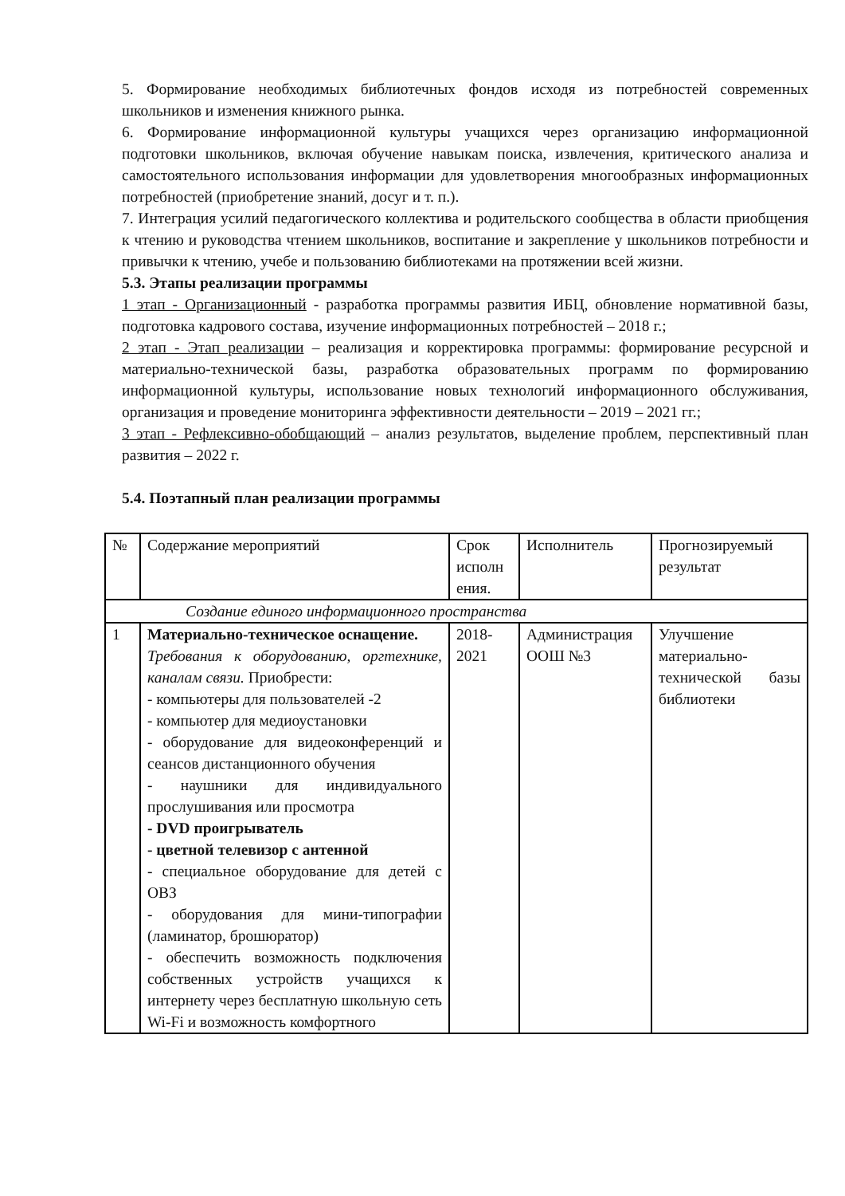5. Формирование необходимых библиотечных фондов исходя из потребностей современных школьников и изменения книжного рынка.
6. Формирование информационной культуры учащихся через организацию информационной подготовки школьников, включая обучение навыкам поиска, извлечения, критического анализа и самостоятельного использования информации для удовлетворения многообразных информационных потребностей (приобретение знаний, досуг и т. п.).
7. Интеграция усилий педагогического коллектива и родительского сообщества в области приобщения к чтению и руководства чтением школьников, воспитание и закрепление у школьников потребности и привычки к чтению, учебе и пользованию библиотеками на протяжении всей жизни.
5.3. Этапы реализации программы
1 этап - Организационный - разработка программы развития ИБЦ, обновление нормативной базы, подготовка кадрового состава, изучение информационных потребностей – 2018 г.;
2 этап - Этап реализации – реализация и корректировка программы: формирование ресурсной и материально-технической базы, разработка образовательных программ по формированию информационной культуры, использование новых технологий информационного обслуживания, организация и проведение мониторинга эффективности деятельности – 2019 – 2021 гг.;
3 этап - Рефлексивно-обобщающий – анализ результатов, выделение проблем, перспективный план развития – 2022 г.
5.4. Поэтапный план реализации программы
| № | Содержание мероприятий | Срок исполн ения. | Исполнитель | Прогнозируемый результат |
| Создание единого информационного пространства | | | | |
| 1 | Материально-техническое оснащение. Требования к оборудованию, оргтехнике, каналам связи. Приобрести: - компьютеры для пользователей -2 - компьютер для медиоустановки - оборудование для видеоконференций и сеансов дистанционного обучения - наушники для индивидуального прослушивания или просмотра - DVD проигрыватель - цветной телевизор с антенной - специальное оборудование для детей с ОВЗ - оборудования для мини-типографии (ламинатор, брошюратор) - обеспечить возможность подключения собственных устройств учащихся к интернету через бесплатную школьную сеть Wi-Fi и возможность комфортного | 2018-2021 | Администрация ООШ №3 | Улучшение материально-технической базы библиотеки |